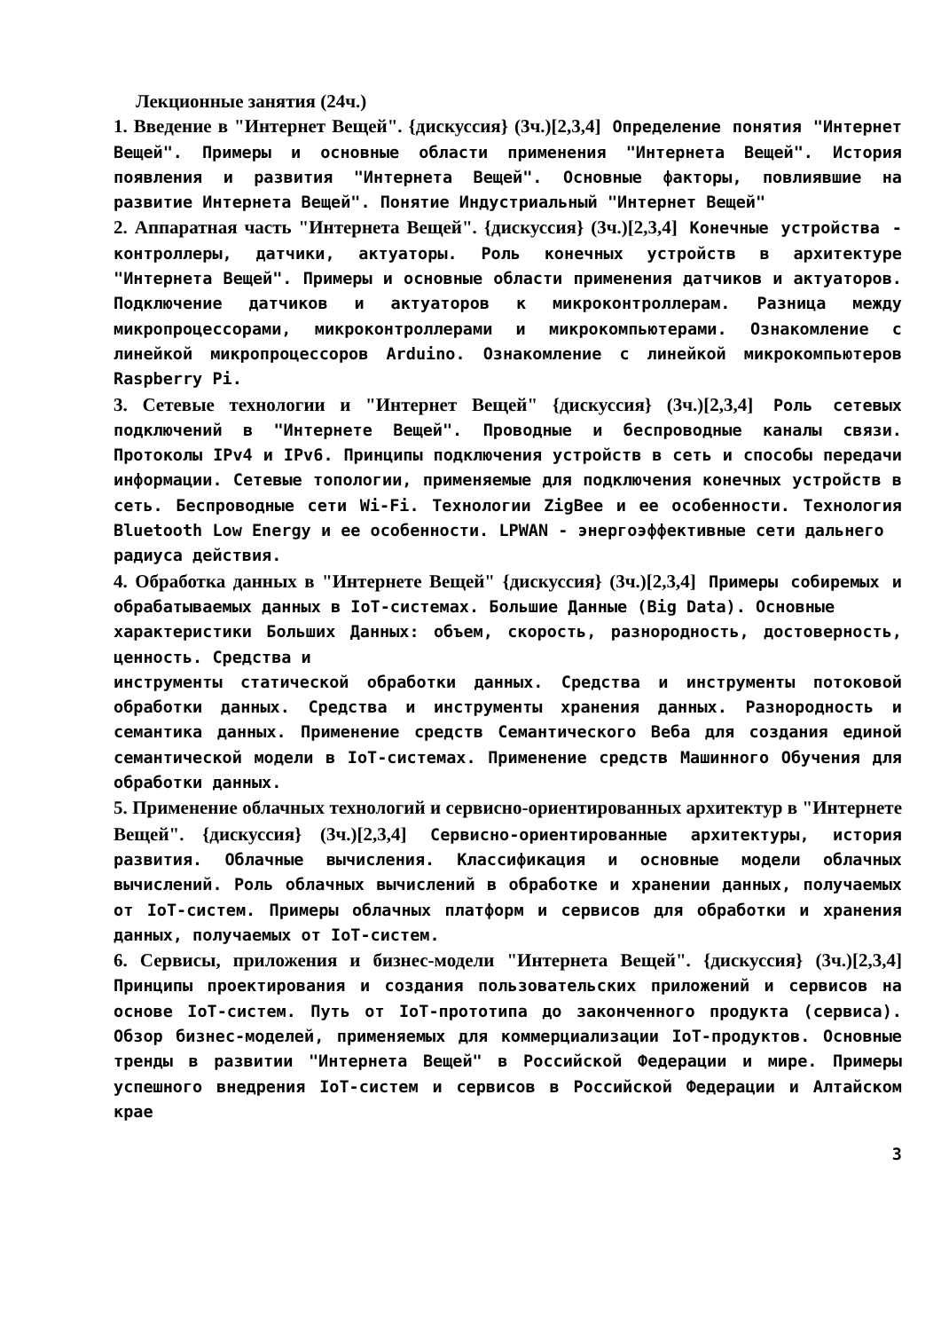Лекционные занятия (24ч.)
1. Введение в "Интернет Вещей". {дискуссия} (3ч.)[2,3,4] Определение понятия "Интернет Вещей". Примеры и основные области применения "Интернета Вещей". История появления и развития "Интернета Вещей". Основные факторы, повлиявшие на развитие Интернета Вещей". Понятие Индустриальный "Интернет Вещей"
2. Аппаратная часть "Интернета Вещей". {дискуссия} (3ч.)[2,3,4] Конечные устройства - контроллеры, датчики, актуаторы. Роль конечных устройств в архитектуре "Интернета Вещей". Примеры и основные области применения датчиков и актуаторов. Подключение датчиков и актуаторов к микроконтроллерам. Разница между микропроцессорами, микроконтроллерами и микрокомпьютерами. Ознакомление с линейкой микропроцессоров Arduino. Ознакомление с линейкой микрокомпьютеров Raspberry Pi.
3. Сетевые технологии и "Интернет Вещей" {дискуссия} (3ч.)[2,3,4] Роль сетевых подключений в "Интернете Вещей". Проводные и беспроводные каналы связи. Протоколы IPv4 и IPv6. Принципы подключения устройств в сеть и способы передачи информации. Сетевые топологии, применяемые для подключения конечных устройств в сеть. Беспроводные сети Wi-Fi. Технологии ZigBee и ее особенности. Технология Bluetooth Low Energy и ее особенности. LPWAN - энергоэффективные сети дальнего
радиуса действия.
4. Обработка данных в "Интернете Вещей" {дискуссия} (3ч.)[2,3,4] Примеры собиремых и обрабатываемых данных в IoT-системах. Большие Данные (Big Data). Основные
характеристики Больших Данных: объем, скорость, разнородность, достоверность, ценность. Средства и
инструменты статической обработки данных. Средства и инструменты потоковой обработки данных. Средства и инструменты хранения данных. Разнородность и семантика данных. Применение средств Семантического Веба для создания единой семантической модели в IoT-системах. Применение средств Машинного Обучения для обработки данных.
5. Применение облачных технологий и сервисно-ориентированных архитектур в "Интернете Вещей". {дискуссия} (3ч.)[2,3,4] Сервисно-ориентированные архитектуры, история развития. Облачные вычисления. Классификация и основные модели облачных вычислений. Роль облачных вычислений в обработке и хранении данных, получаемых от IoT-систем. Примеры облачных платформ и сервисов для обработки и хранения данных, получаемых от IoT-систем.
6. Сервисы, приложения и бизнес-модели "Интернета Вещей". {дискуссия} (3ч.)[2,3,4] Принципы проектирования и создания пользовательских приложений и сервисов на основе IoT-систем. Путь от IoT-прототипа до законченного продукта (сервиса). Обзор бизнес-моделей, применяемых для коммерциализации IoT-продуктов. Основные тренды в развитии "Интернета Вещей" в Российской Федерации и мире. Примеры успешного внедрения IoT-систем и сервисов в Российской Федерации и Алтайском крае
3